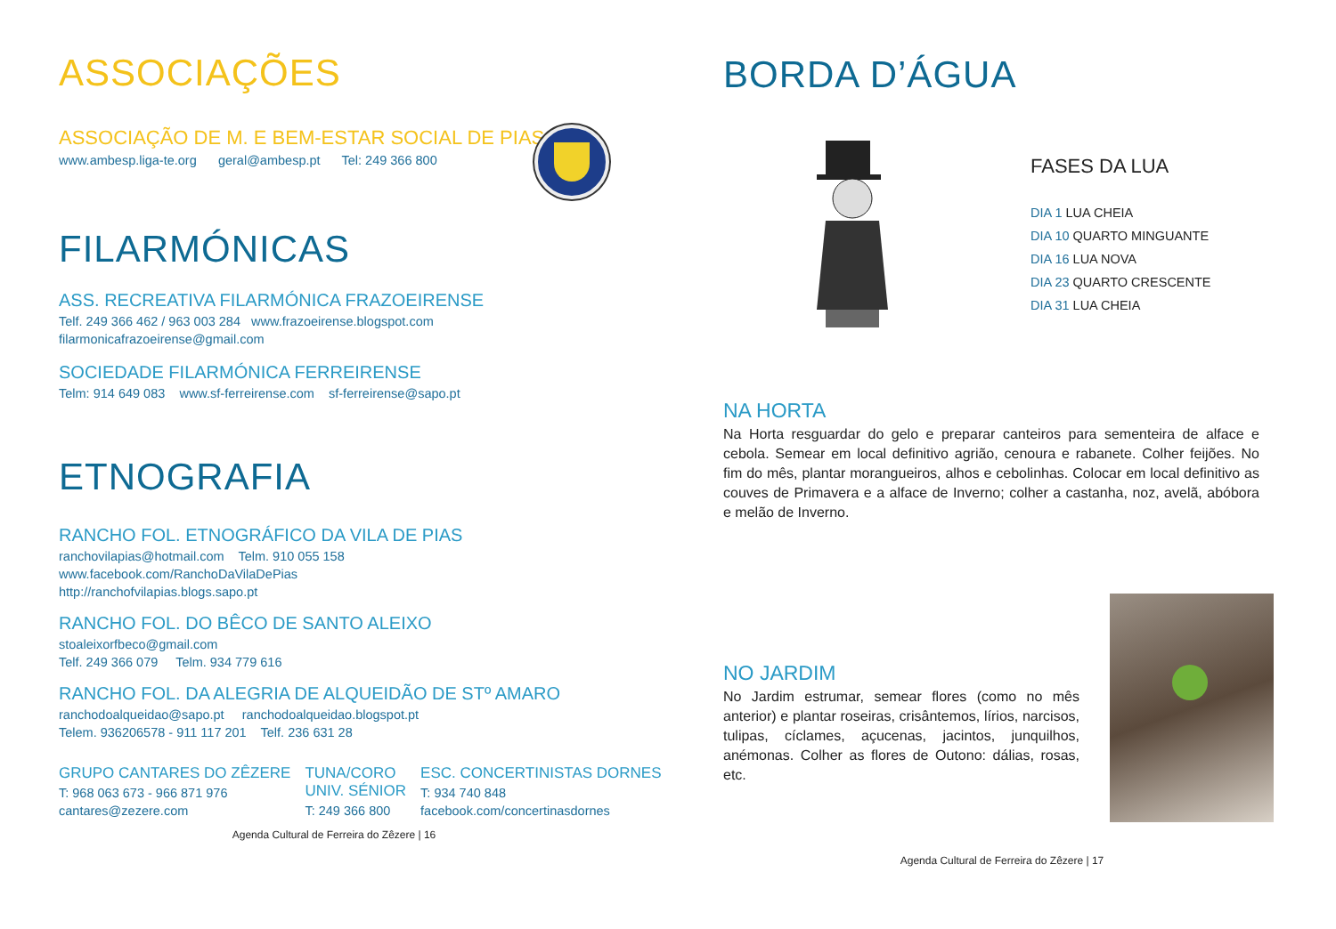ASSOCIAÇÕES
ASSOCIAÇÃO DE M. E BEM-ESTAR SOCIAL DE PIAS
www.ambesp.liga-te.org geral@ambesp.pt Tel: 249 366 800
FILARMÓNICAS
ASS. RECREATIVA FILARMÓNICA FRAZOEIRENSE
Telf. 249 366 462 / 963 003 284 www.frazoeirense.blogspot.com
filarmonicafrazoeirense@gmail.com
SOCIEDADE FILARMÓNICA FERREIRENSE
Telm: 914 649 083 www.sf-ferreirense.com sf-ferreirense@sapo.pt
ETNOGRAFIA
RANCHO FOL. ETNOGRÁFICO DA VILA DE PIAS
ranchovilapias@hotmail.com Telm. 910 055 158
www.facebook.com/RanchoDaVilaDePias
http://ranchofvilapias.blogs.sapo.pt
RANCHO FOL. DO BÊCO DE SANTO ALEIXO
stoaleixorfbeco@gmail.com
Telf. 249 366 079 Telm. 934 779 616
RANCHO FOL. DA ALEGRIA DE ALQUEIDÃO DE STº AMARO
ranchodoalqueidao@sapo.pt ranchodoalqueidao.blogspot.pt
Telem. 936206578 - 911 117 201 Telf. 236 631 28
GRUPO CANTARES DO ZÊZERE
T: 968 063 673 - 966 871 976
cantares@zezere.com
TUNA/CORO
UNIV. SÉNIOR
T: 249 366 800
ESC. CONCERTINISTAS DORNES
T: 934 740 848
facebook.com/concertinasdornes
Agenda Cultural de Ferreira do Zêzere | 16
BORDA D’ÁGUA
FASES DA LUA
DIA 1 LUA CHEIA
DIA 10 QUARTO MINGUANTE
DIA 16 LUA NOVA
DIA 23 QUARTO CRESCENTE
DIA 31 LUA CHEIA
NA HORTA
Na Horta resguardar do gelo e preparar canteiros para sementeira de alface e cebola. Semear em local definitivo agrião, cenoura e rabanete. Colher feijões. No fim do mês, plantar morangueiros, alhos e cebolinhas. Colocar em local definitivo as couves de Primavera e a alface de Inverno; colher a castanha, noz, avelã, abóbora e melão de Inverno.
NO JARDIM
No Jardim estrumar, semear flores (como no mês anterior) e plantar roseiras, crisântemos, lírios, narcisos, tulipas, cíclames, açucenas, jacintos, junquilhos, anémonas. Colher as flores de Outono: dálias, rosas, etc.
Agenda Cultural de Ferreira do Zêzere | 17